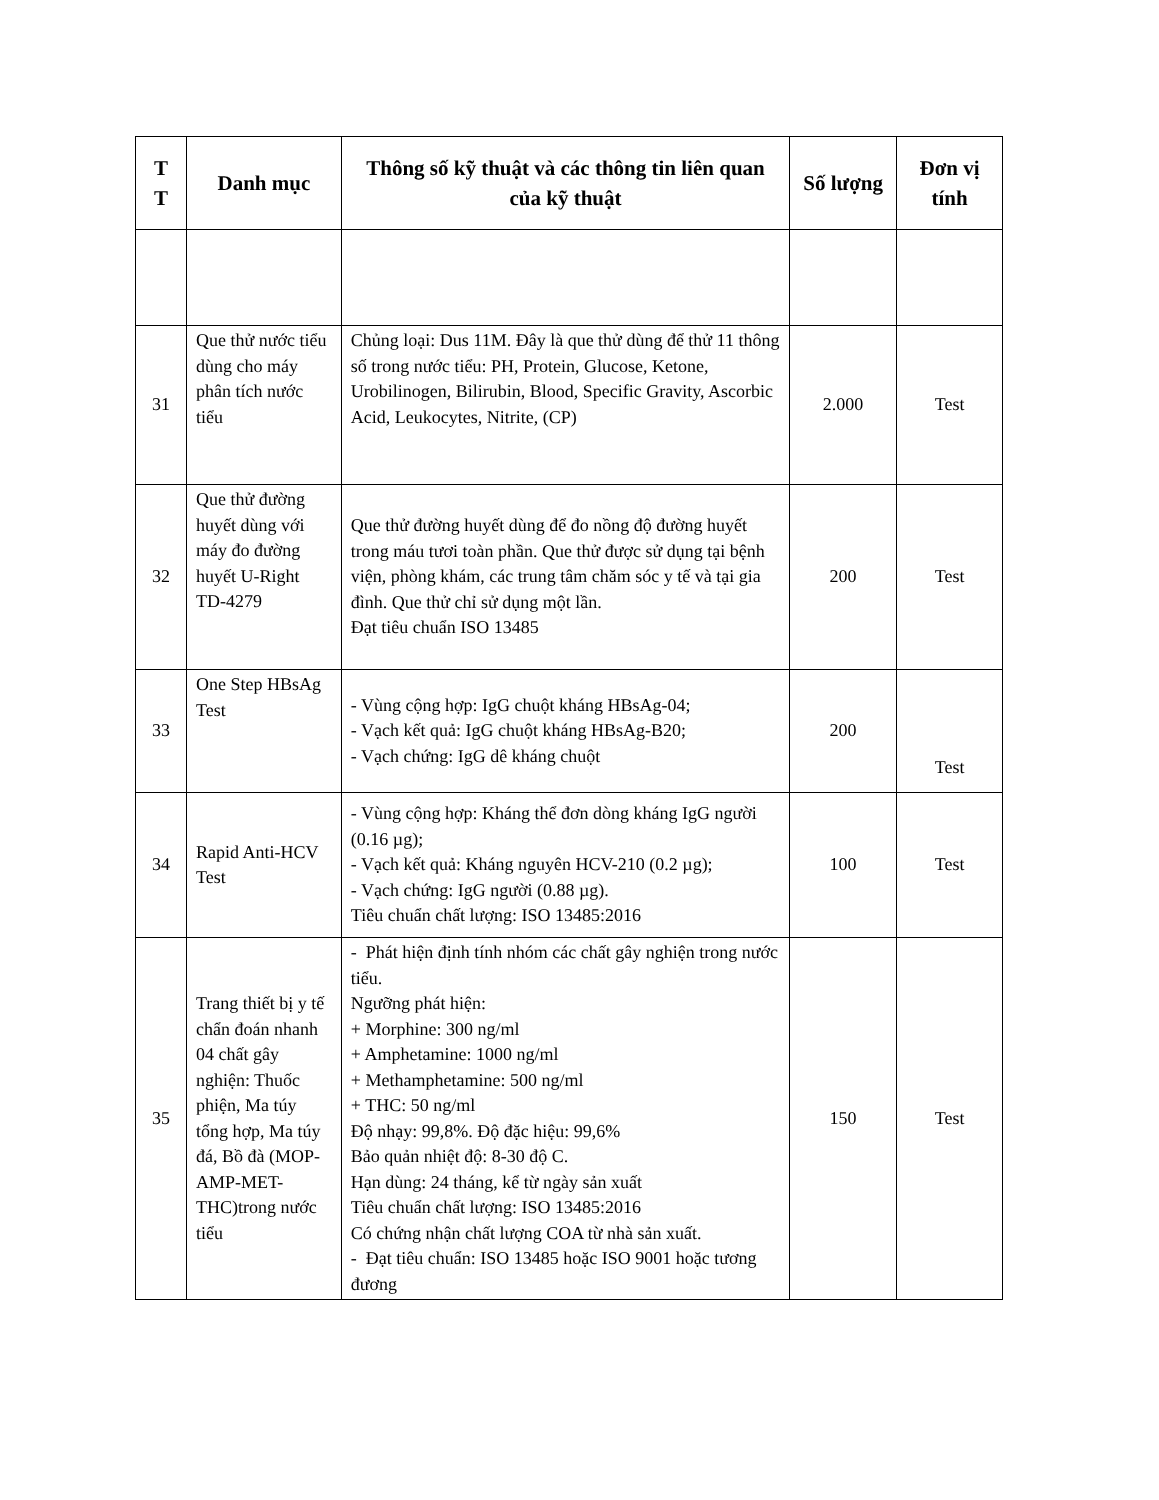| T T | Danh mục | Thông số kỹ thuật và các thông tin liên quan của kỹ thuật | Số lượng | Đơn vị tính |
| --- | --- | --- | --- | --- |
| 31 | Que thử nước tiểu dùng cho máy phân tích nước tiểu | Chủng loại: Dus 11M. Đây là que thử dùng để thử 11 thông số trong nước tiểu: PH, Protein, Glucose, Ketone, Urobilinogen, Bilirubin, Blood, Specific Gravity, Ascorbic Acid, Leukocytes, Nitrite, (CP) | 2.000 | Test |
| 32 | Que thử đường huyết dùng với máy đo đường huyết U-Right TD-4279 | Que thử đường huyết dùng để đo nồng độ đường huyết trong máu tươi toàn phần. Que thử được sử dụng tại bệnh viện, phòng khám, các trung tâm chăm sóc y tế và tại gia đình. Que thử chỉ sử dụng một lần. Đạt tiêu chuẩn ISO 13485 | 200 | Test |
| 33 | One Step HBsAg Test | - Vùng cộng hợp: IgG chuột kháng HBsAg-04; - Vạch kết quả: IgG chuột kháng HBsAg-B20; - Vạch chứng: IgG dê kháng chuột | 200 | Test |
| 34 | Rapid Anti-HCV Test | - Vùng cộng hợp: Kháng thể đơn dòng kháng IgG người (0.16 µg); - Vạch kết quả: Kháng nguyên HCV-210 (0.2 µg); - Vạch chứng: IgG người (0.88 µg). Tiêu chuẩn chất lượng: ISO 13485:2016 | 100 | Test |
| 35 | Trang thiết bị y tế chẩn đoán nhanh 04 chất gây nghiện: Thuốc phiện, Ma túy tổng hợp, Ma túy đá, Bồ đà (MOP-AMP-MET-THC)trong nước tiểu | - Phát hiện định tính nhóm các chất gây nghiện trong nước tiểu. Ngưỡng phát hiện: + Morphine: 300 ng/ml + Amphetamine: 1000 ng/ml + Methamphetamine: 500 ng/ml + THC: 50 ng/ml Độ nhạy: 99,8%. Độ đặc hiệu: 99,6% Bảo quản nhiệt độ: 8-30 độ C. Hạn dùng: 24 tháng, kể từ ngày sản xuất Tiêu chuẩn chất lượng: ISO 13485:2016 Có chứng nhận chất lượng COA từ nhà sản xuất. - Đạt tiêu chuẩn: ISO 13485 hoặc ISO 9001 hoặc tương đương | 150 | Test |